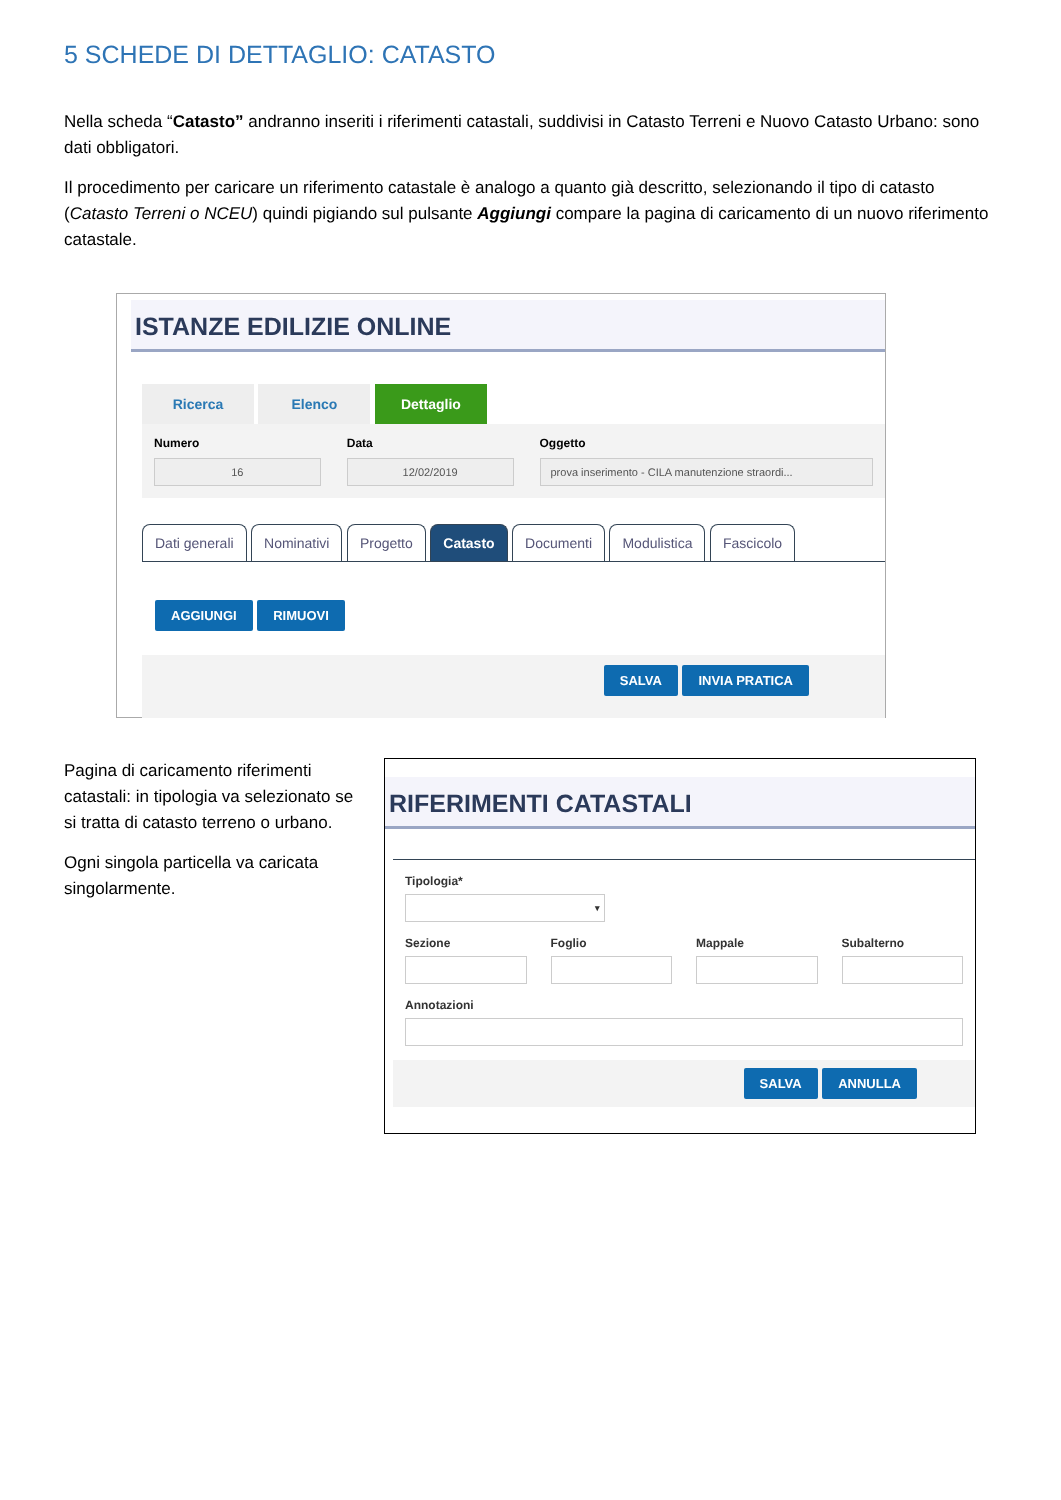5 SCHEDE DI DETTAGLIO: CATASTO
Nella scheda “Catasto” andranno inseriti i riferimenti catastali, suddivisi in Catasto Terreni e Nuovo Catasto Urbano: sono dati obbligatori.
Il procedimento per caricare un riferimento catastale è analogo a quanto già descritto, selezionando il tipo di catasto (Catasto Terreni o NCEU) quindi pigiando sul pulsante Aggiungi compare la pagina di caricamento di un nuovo riferimento catastale.
ISTANZE EDILIZIE ONLINE
Ricerca Elenco Dettaglio
Numero
16
Data
12/02/2019
Oggetto
prova inserimento - CILA manutenzione straordi...
Dati generali Nominativi Progetto Catasto Documenti Modulistica Fascicolo
AGGIUNGI RIMUOVI
SALVA INVIA PRATICA
Pagina di caricamento riferimenti catastali: in tipologia va selezionato se si tratta di catasto terreno o urbano.
Ogni singola particella va caricata singolarmente.
RIFERIMENTI CATASTALI
Tipologia*
▾
Sezione Foglio Mappale Subalterno
Annotazioni
SALVA ANNULLA